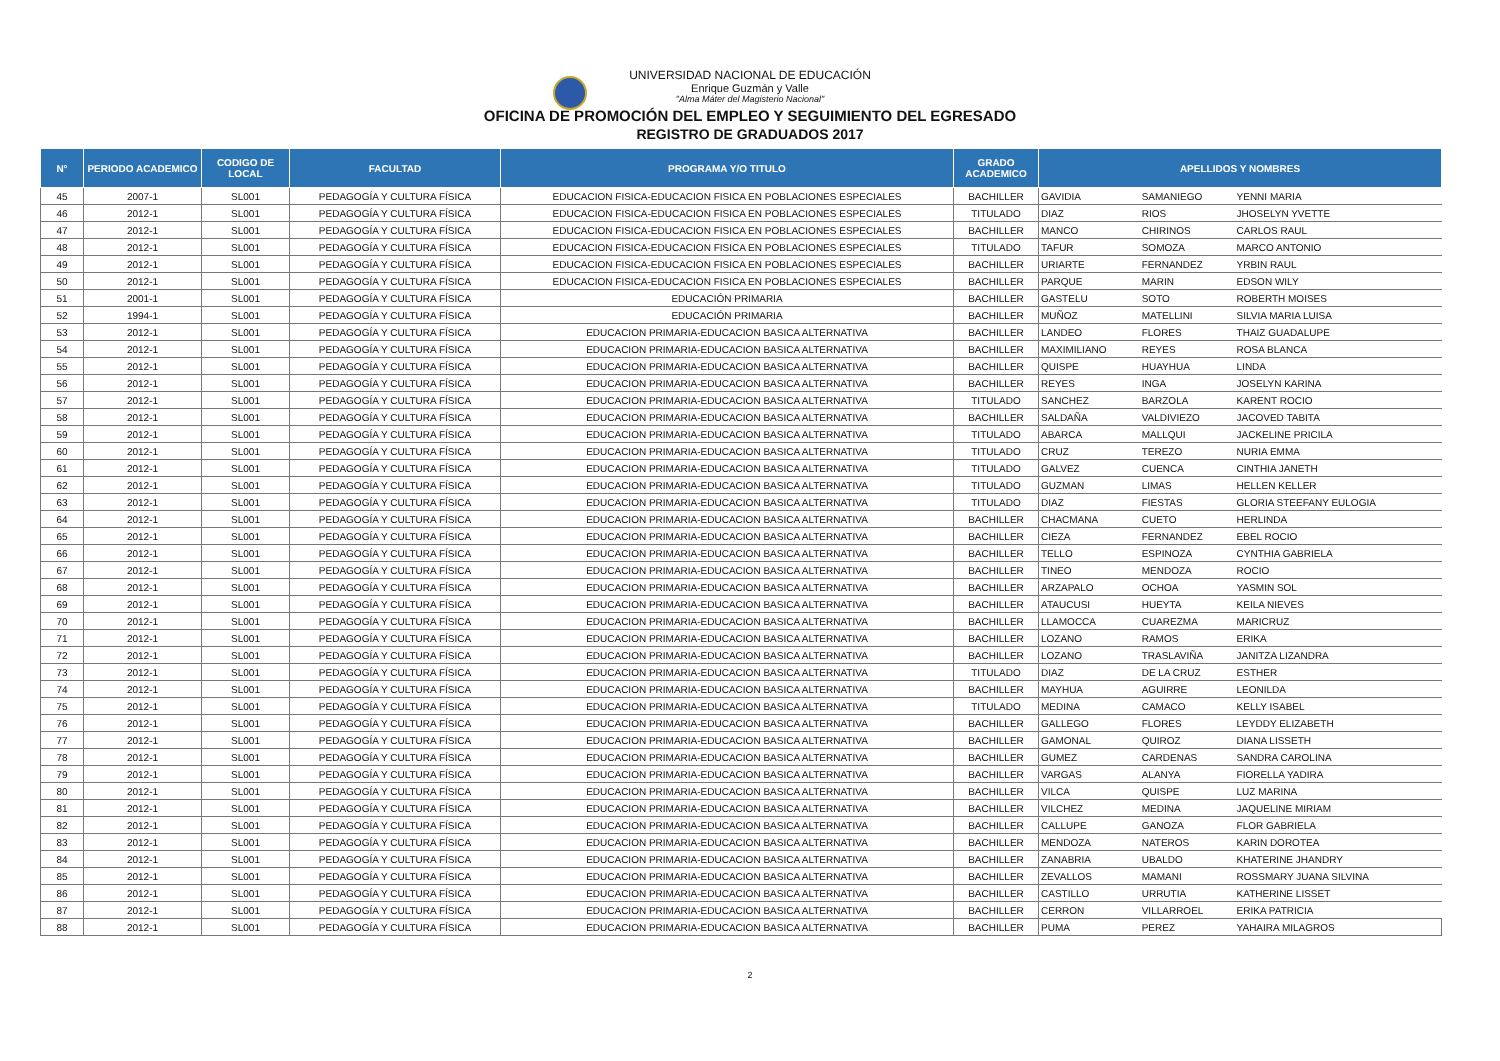UNIVERSIDAD NACIONAL DE EDUCACIÓN
Enrique Guzmán y Valle
"Alma Máter del Magisterio Nacional"
OFICINA DE PROMOCIÓN DEL EMPLEO Y SEGUIMIENTO DEL EGRESADO
REGISTRO DE GRADUADOS 2017
| N° | PERIODO ACADEMICO | CODIGO DE LOCAL | FACULTAD | PROGRAMA Y/O TITULO | GRADO ACADEMICO | APELLIDOS Y NOMBRES | | |
| --- | --- | --- | --- | --- | --- | --- | --- | --- |
| 45 | 2007-1 | SL001 | PEDAGOGÍA Y CULTURA FÍSICA | EDUCACION FISICA-EDUCACION FISICA EN POBLACIONES ESPECIALES | BACHILLER | GAVIDIA | SAMANIEGO | YENNI MARIA |
| 46 | 2012-1 | SL001 | PEDAGOGÍA Y CULTURA FÍSICA | EDUCACION FISICA-EDUCACION FISICA EN POBLACIONES ESPECIALES | TITULADO | DIAZ | RIOS | JHOSELYN YVETTE |
| 47 | 2012-1 | SL001 | PEDAGOGÍA Y CULTURA FÍSICA | EDUCACION FISICA-EDUCACION FISICA EN POBLACIONES ESPECIALES | BACHILLER | MANCO | CHIRINOS | CARLOS RAUL |
| 48 | 2012-1 | SL001 | PEDAGOGÍA Y CULTURA FÍSICA | EDUCACION FISICA-EDUCACION FISICA EN POBLACIONES ESPECIALES | TITULADO | TAFUR | SOMOZA | MARCO ANTONIO |
| 49 | 2012-1 | SL001 | PEDAGOGÍA Y CULTURA FÍSICA | EDUCACION FISICA-EDUCACION FISICA EN POBLACIONES ESPECIALES | BACHILLER | URIARTE | FERNANDEZ | YRBIN RAUL |
| 50 | 2012-1 | SL001 | PEDAGOGÍA Y CULTURA FÍSICA | EDUCACION FISICA-EDUCACION FISICA EN POBLACIONES ESPECIALES | BACHILLER | PARQUE | MARIN | EDSON WILY |
| 51 | 2001-1 | SL001 | PEDAGOGÍA Y CULTURA FÍSICA | EDUCACIÓN PRIMARIA | BACHILLER | GASTELU | SOTO | ROBERTH MOISES |
| 52 | 1994-1 | SL001 | PEDAGOGÍA Y CULTURA FÍSICA | EDUCACIÓN PRIMARIA | BACHILLER | MUÑOZ | MATELLINI | SILVIA MARIA LUISA |
| 53 | 2012-1 | SL001 | PEDAGOGÍA Y CULTURA FÍSICA | EDUCACION PRIMARIA-EDUCACION BASICA ALTERNATIVA | BACHILLER | LANDEO | FLORES | THAIZ GUADALUPE |
| 54 | 2012-1 | SL001 | PEDAGOGÍA Y CULTURA FÍSICA | EDUCACION PRIMARIA-EDUCACION BASICA ALTERNATIVA | BACHILLER | MAXIMILIANO | REYES | ROSA BLANCA |
| 55 | 2012-1 | SL001 | PEDAGOGÍA Y CULTURA FÍSICA | EDUCACION PRIMARIA-EDUCACION BASICA ALTERNATIVA | BACHILLER | QUISPE | HUAYHUA | LINDA |
| 56 | 2012-1 | SL001 | PEDAGOGÍA Y CULTURA FÍSICA | EDUCACION PRIMARIA-EDUCACION BASICA ALTERNATIVA | BACHILLER | REYES | INGA | JOSELYN KARINA |
| 57 | 2012-1 | SL001 | PEDAGOGÍA Y CULTURA FÍSICA | EDUCACION PRIMARIA-EDUCACION BASICA ALTERNATIVA | TITULADO | SANCHEZ | BARZOLA | KARENT ROCIO |
| 58 | 2012-1 | SL001 | PEDAGOGÍA Y CULTURA FÍSICA | EDUCACION PRIMARIA-EDUCACION BASICA ALTERNATIVA | BACHILLER | SALDAÑA | VALDIVIEZO | JACOVED TABITA |
| 59 | 2012-1 | SL001 | PEDAGOGÍA Y CULTURA FÍSICA | EDUCACION PRIMARIA-EDUCACION BASICA ALTERNATIVA | TITULADO | ABARCA | MALLQUI | JACKELINE PRICILA |
| 60 | 2012-1 | SL001 | PEDAGOGÍA Y CULTURA FÍSICA | EDUCACION PRIMARIA-EDUCACION BASICA ALTERNATIVA | TITULADO | CRUZ | TEREZO | NURIA EMMA |
| 61 | 2012-1 | SL001 | PEDAGOGÍA Y CULTURA FÍSICA | EDUCACION PRIMARIA-EDUCACION BASICA ALTERNATIVA | TITULADO | GALVEZ | CUENCA | CINTHIA JANETH |
| 62 | 2012-1 | SL001 | PEDAGOGÍA Y CULTURA FÍSICA | EDUCACION PRIMARIA-EDUCACION BASICA ALTERNATIVA | TITULADO | GUZMAN | LIMAS | HELLEN KELLER |
| 63 | 2012-1 | SL001 | PEDAGOGÍA Y CULTURA FÍSICA | EDUCACION PRIMARIA-EDUCACION BASICA ALTERNATIVA | TITULADO | DIAZ | FIESTAS | GLORIA STEEFANY EULOGIA |
| 64 | 2012-1 | SL001 | PEDAGOGÍA Y CULTURA FÍSICA | EDUCACION PRIMARIA-EDUCACION BASICA ALTERNATIVA | BACHILLER | CHACMANA | CUETO | HERLINDA |
| 65 | 2012-1 | SL001 | PEDAGOGÍA Y CULTURA FÍSICA | EDUCACION PRIMARIA-EDUCACION BASICA ALTERNATIVA | BACHILLER | CIEZA | FERNANDEZ | EBEL ROCIO |
| 66 | 2012-1 | SL001 | PEDAGOGÍA Y CULTURA FÍSICA | EDUCACION PRIMARIA-EDUCACION BASICA ALTERNATIVA | BACHILLER | TELLO | ESPINOZA | CYNTHIA GABRIELA |
| 67 | 2012-1 | SL001 | PEDAGOGÍA Y CULTURA FÍSICA | EDUCACION PRIMARIA-EDUCACION BASICA ALTERNATIVA | BACHILLER | TINEO | MENDOZA | ROCIO |
| 68 | 2012-1 | SL001 | PEDAGOGÍA Y CULTURA FÍSICA | EDUCACION PRIMARIA-EDUCACION BASICA ALTERNATIVA | BACHILLER | ARZAPALO | OCHOA | YASMIN SOL |
| 69 | 2012-1 | SL001 | PEDAGOGÍA Y CULTURA FÍSICA | EDUCACION PRIMARIA-EDUCACION BASICA ALTERNATIVA | BACHILLER | ATAUCUSI | HUEYTA | KEILA NIEVES |
| 70 | 2012-1 | SL001 | PEDAGOGÍA Y CULTURA FÍSICA | EDUCACION PRIMARIA-EDUCACION BASICA ALTERNATIVA | BACHILLER | LLAMOCCA | CUAREZMA | MARICRUZ |
| 71 | 2012-1 | SL001 | PEDAGOGÍA Y CULTURA FÍSICA | EDUCACION PRIMARIA-EDUCACION BASICA ALTERNATIVA | BACHILLER | LOZANO | RAMOS | ERIKA |
| 72 | 2012-1 | SL001 | PEDAGOGÍA Y CULTURA FÍSICA | EDUCACION PRIMARIA-EDUCACION BASICA ALTERNATIVA | BACHILLER | LOZANO | TRASLAVIÑA | JANITZA LIZANDRA |
| 73 | 2012-1 | SL001 | PEDAGOGÍA Y CULTURA FÍSICA | EDUCACION PRIMARIA-EDUCACION BASICA ALTERNATIVA | TITULADO | DIAZ | DE LA CRUZ | ESTHER |
| 74 | 2012-1 | SL001 | PEDAGOGÍA Y CULTURA FÍSICA | EDUCACION PRIMARIA-EDUCACION BASICA ALTERNATIVA | BACHILLER | MAYHUA | AGUIRRE | LEONILDA |
| 75 | 2012-1 | SL001 | PEDAGOGÍA Y CULTURA FÍSICA | EDUCACION PRIMARIA-EDUCACION BASICA ALTERNATIVA | TITULADO | MEDINA | CAMACO | KELLY ISABEL |
| 76 | 2012-1 | SL001 | PEDAGOGÍA Y CULTURA FÍSICA | EDUCACION PRIMARIA-EDUCACION BASICA ALTERNATIVA | BACHILLER | GALLEGO | FLORES | LEYDDY ELIZABETH |
| 77 | 2012-1 | SL001 | PEDAGOGÍA Y CULTURA FÍSICA | EDUCACION PRIMARIA-EDUCACION BASICA ALTERNATIVA | BACHILLER | GAMONAL | QUIROZ | DIANA LISSETH |
| 78 | 2012-1 | SL001 | PEDAGOGÍA Y CULTURA FÍSICA | EDUCACION PRIMARIA-EDUCACION BASICA ALTERNATIVA | BACHILLER | GUMEZ | CARDENAS | SANDRA CAROLINA |
| 79 | 2012-1 | SL001 | PEDAGOGÍA Y CULTURA FÍSICA | EDUCACION PRIMARIA-EDUCACION BASICA ALTERNATIVA | BACHILLER | VARGAS | ALANYA | FIORELLA YADIRA |
| 80 | 2012-1 | SL001 | PEDAGOGÍA Y CULTURA FÍSICA | EDUCACION PRIMARIA-EDUCACION BASICA ALTERNATIVA | BACHILLER | VILCA | QUISPE | LUZ MARINA |
| 81 | 2012-1 | SL001 | PEDAGOGÍA Y CULTURA FÍSICA | EDUCACION PRIMARIA-EDUCACION BASICA ALTERNATIVA | BACHILLER | VILCHEZ | MEDINA | JAQUELINE MIRIAM |
| 82 | 2012-1 | SL001 | PEDAGOGÍA Y CULTURA FÍSICA | EDUCACION PRIMARIA-EDUCACION BASICA ALTERNATIVA | BACHILLER | CALLUPE | GANOZA | FLOR GABRIELA |
| 83 | 2012-1 | SL001 | PEDAGOGÍA Y CULTURA FÍSICA | EDUCACION PRIMARIA-EDUCACION BASICA ALTERNATIVA | BACHILLER | MENDOZA | NATEROS | KARIN DOROTEA |
| 84 | 2012-1 | SL001 | PEDAGOGÍA Y CULTURA FÍSICA | EDUCACION PRIMARIA-EDUCACION BASICA ALTERNATIVA | BACHILLER | ZANABRIA | UBALDO | KHATERINE JHANDRY |
| 85 | 2012-1 | SL001 | PEDAGOGÍA Y CULTURA FÍSICA | EDUCACION PRIMARIA-EDUCACION BASICA ALTERNATIVA | BACHILLER | ZEVALLOS | MAMANI | ROSSMARY JUANA SILVINA |
| 86 | 2012-1 | SL001 | PEDAGOGÍA Y CULTURA FÍSICA | EDUCACION PRIMARIA-EDUCACION BASICA ALTERNATIVA | BACHILLER | CASTILLO | URRUTIA | KATHERINE LISSET |
| 87 | 2012-1 | SL001 | PEDAGOGÍA Y CULTURA FÍSICA | EDUCACION PRIMARIA-EDUCACION BASICA ALTERNATIVA | BACHILLER | CERRON | VILLARROEL | ERIKA PATRICIA |
| 88 | 2012-1 | SL001 | PEDAGOGÍA Y CULTURA FÍSICA | EDUCACION PRIMARIA-EDUCACION BASICA ALTERNATIVA | BACHILLER | PUMA | PEREZ | YAHAIRA MILAGROS |
2